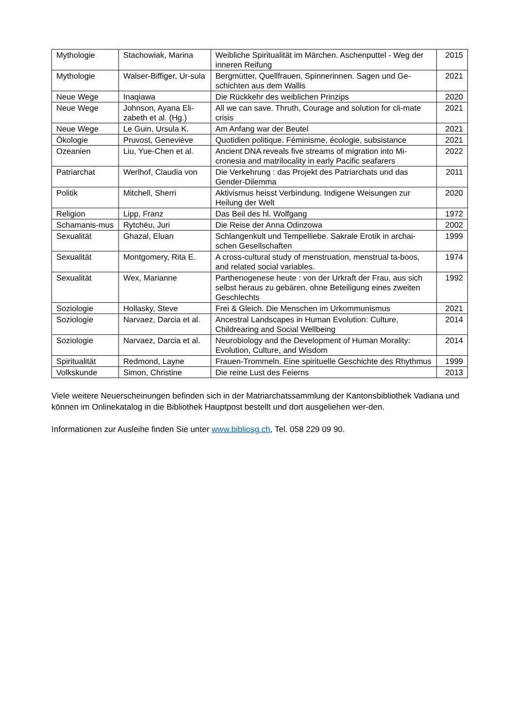| Mythologie | Stachowiak, Marina | Weibliche Spiritualität im Märchen. Aschenputtel - Weg der inneren Reifung | 2015 |
| Mythologie | Walser-Biffiger, Ur-sula | Bergmütter, Quellfrauen, Spinnerinnen. Sagen und Ge-schichten aus dem Wallis | 2021 |
| Neue Wege | Inaqiawa | Die Rückkehr des weiblichen Prinzips | 2020 |
| Neue Wege | Johnson, Ayana Eli-zabeth et al. (Hg.) | All we can save. Thruth, Courage and solution for cli-mate crisis | 2021 |
| Neue Wege | Le Guin, Ursula K. | Am Anfang war der Beutel | 2021 |
| Ökologie | Pruvost, Geneviève | Quotidien politique. Féminisme, écologie, subsistance | 2021 |
| Ozeanien | Liu, Yue-Chen et al. | Ancient DNA reveals five streams of migration into Mi-cronesia and matrilocality in early Pacific seafarers | 2022 |
| Patriarchat | Werlhof, Claudia von | Die Verkehrung : das Projekt des Patriarchats und das Gender-Dilemma | 2011 |
| Politik | Mitchell, Sherri | Aktivismus heisst Verbindung. Indigene Weisungen zur Heilung der Welt | 2020 |
| Religion | Lipp, Franz | Das Beil des hl. Wolfgang | 1972 |
| Schamanis-mus | Rytchëu, Juri | Die Reise der Anna Odinzowa | 2002 |
| Sexualität | Ghazal, Eluan | Schlangenkult und Tempelliebe. Sakrale Erotik in archai-schen Gesellschaften | 1999 |
| Sexualität | Montgomery, Rita E. | A cross-cultural study of menstruation, menstrual ta-boos, and related social variables. | 1974 |
| Sexualität | Wex, Marianne | Parthenogenese heute : von der Urkraft der Frau, aus sich selbst heraus zu gebären, ohne Beteiligung eines zweiten Geschlechts | 1992 |
| Soziologie | Hollasky, Steve | Frei & Gleich. Die Menschen im Urkommunismus | 2021 |
| Soziologie | Narvaez, Darcia et al. | Ancestral Landscapes in Human Evolution: Culture, Childrearing and Social Wellbeing | 2014 |
| Soziologie | Narvaez, Darcia et al. | Neurobiology and the Development of Human Morality: Evolution, Culture, and Wisdom | 2014 |
| Spiritualität | Redmond, Layne | Frauen-Trommeln. Eine spirituelle Geschichte des Rhythmus | 1999 |
| Volkskunde | Simon, Christine | Die reine Lust des Feierns | 2013 |
Viele weitere Neuerscheinungen befinden sich in der Matriarchatssammlung der Kantonsbibliothek Vadiana und können im Onlinekatalog in die Bibliothek Hauptpost bestellt und dort ausgeliehen wer-den.
Informationen zur Ausleihe finden Sie unter www.bibliosg.ch, Tel. 058 229 09 90.